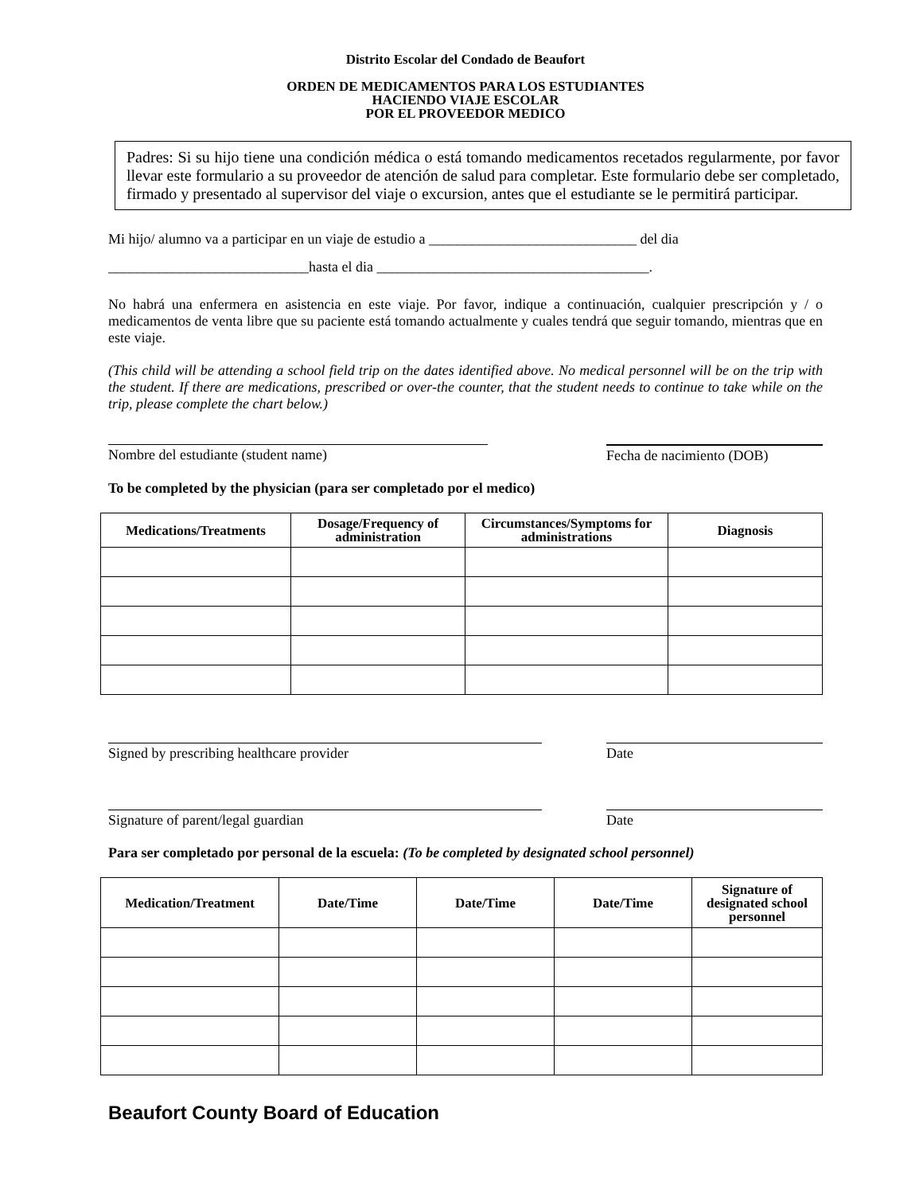Distrito Escolar del Condado de Beaufort
ORDEN DE MEDICAMENTOS PARA LOS ESTUDIANTES
HACIENDO VIAJE ESCOLAR
POR EL PROVEEDOR MEDICO
Padres: Si su hijo tiene una condición médica o está tomando medicamentos recetados regularmente, por favor llevar este formulario a su proveedor de atención de salud para completar. Este formulario debe ser completado, firmado y presentado al supervisor del viaje o excursion, antes que el estudiante se le permitirá participar.
Mi hijo/ alumno va a participar en un viaje de estudio a _____________________________ del dia
____________________________hasta el dia ______________________________________.
No habrá una enfermera en asistencia en este viaje. Por favor, indique a continuación, cualquier prescripción y / o medicamentos de venta libre que su paciente está tomando actualmente y cuales tendrá que seguir tomando, mientras que en este viaje.
(This child will be attending a school field trip on the dates identified above. No medical personnel will be on the trip with the student. If there are medications, prescribed or over-the counter, that the student needs to continue to take while on the trip, please complete the chart below.)
Nombre del estudiante (student name) Fecha de nacimiento (DOB)
To be completed by the physician (para ser completado por el medico)
| Medications/Treatments | Dosage/Frequency of administration | Circumstances/Symptoms for administrations | Diagnosis |
| --- | --- | --- | --- |
Signed by prescribing healthcare provider Date
Signature of parent/legal guardian Date
Para ser completado por personal de la escuela: (To be completed by designated school personnel)
| Medication/Treatment | Date/Time | Date/Time | Date/Time | Signature of designated school personnel |
| --- | --- | --- | --- | --- |
Beaufort County Board of Education